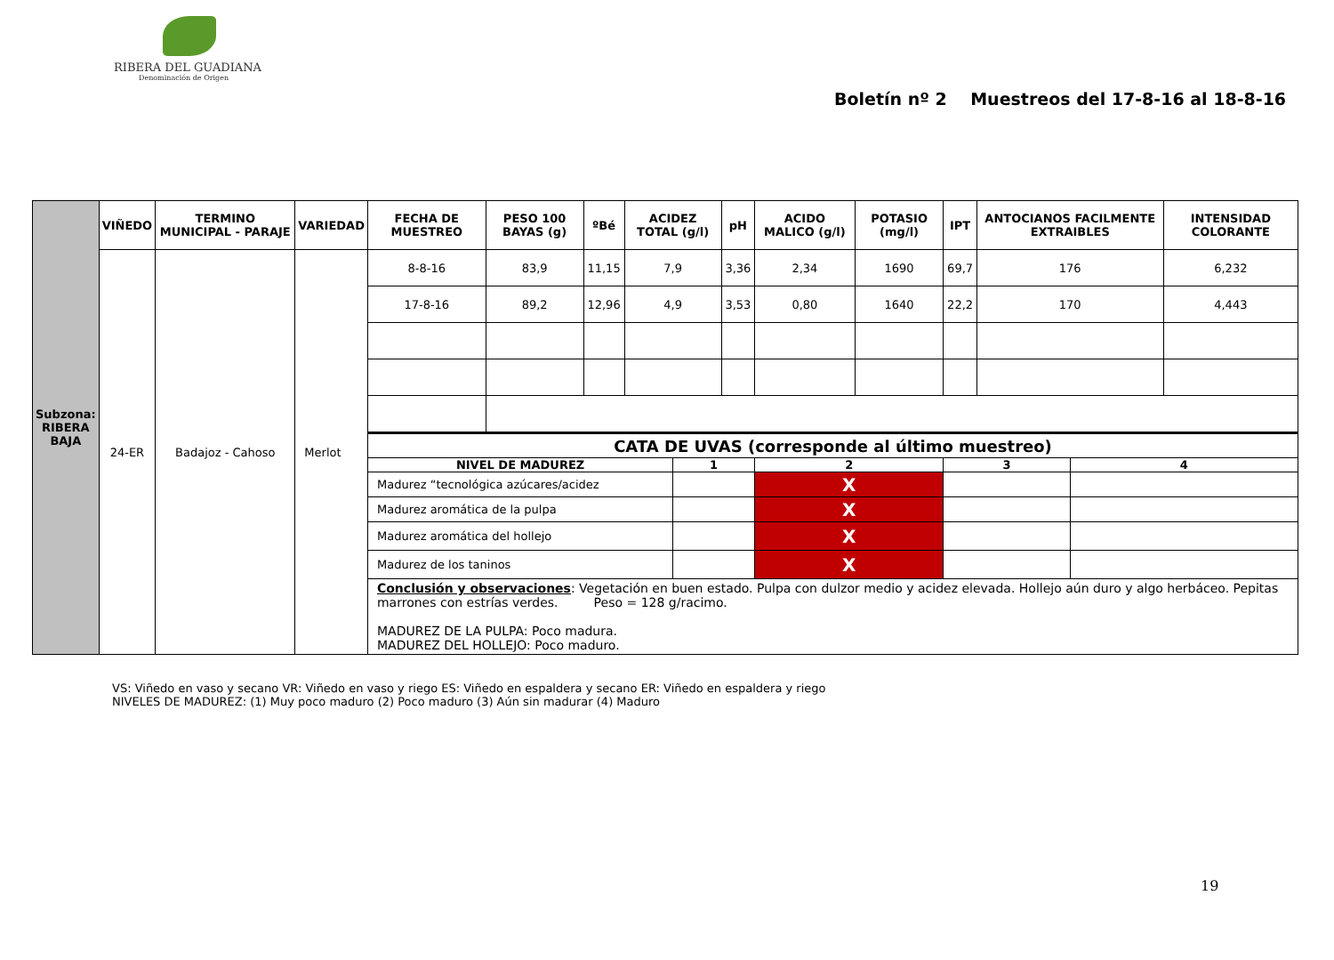RIBERA DEL GUADIANA
Denominación de Origen
Boletín nº 2 Muestreos del 17-8-16 al 18-8-16
| Subzona: RIBERA BAJA | VIÑEDO | TERMINO MUNICIPAL - PARAJE | VARIEDAD | FECHA DE MUESTREO | PESO 100 BAYAS (g) | ºBé | ACIDEZ TOTAL (g/l) | | pH | ACIDO MALICO (g/l) | POTASIO (mg/l) | IPT | ANTOCIANOS FACILMENTE EXTRAIBLES | | INTENSIDAD COLORANTE |
| | 24-ER | Badajoz - Cahoso | Merlot | 8-8-16 | 83,9 | 11,15 | 7,9 | | 3,36 | 2,34 | 1690 | 69,7 | 176 | | 6,232 |
| | | | | 17-8-16 | 89,2 | 12,96 | 4,9 | | 3,53 | 0,80 | 1640 | 22,2 | 170 | | 4,443 |
| | | | | CATA DE UVAS (corresponde al último muestreo) | | | | | | | | | | | |
| | | | | NIVEL DE MADUREZ | | | | 1 | | 2 | | 3 | | 4 | |
| | | | | Madurez “tecnológica azúcares/acidez | | | | | | X | | | | | |
| | | | | Madurez aromática de la pulpa | | | | | | X | | | | | |
| | | | | Madurez aromática del hollejo | | | | | | X | | | | | |
| | | | | Madurez de los taninos | | | | | | X | | | | | |
| | | | | Conclusión y observaciones : Vegetación en buen estado. Pulpa con dulzor medio y acidez elevada. Hollejo aún duro y algo herbáceo. Pepitas marrones con estrías verdes. Peso = 128 g/racimo. MADUREZ DE LA PULPA: Poco madura. MADUREZ DEL HOLLEJO: Poco maduro. | | | | | | | | | | | |
VS: Viñedo en vaso y secano VR: Viñedo en vaso y riego ES: Viñedo en espaldera y secano ER: Viñedo en espaldera y riego
NIVELES DE MADUREZ: (1) Muy poco maduro (2) Poco maduro (3) Aún sin madurar (4) Maduro
19